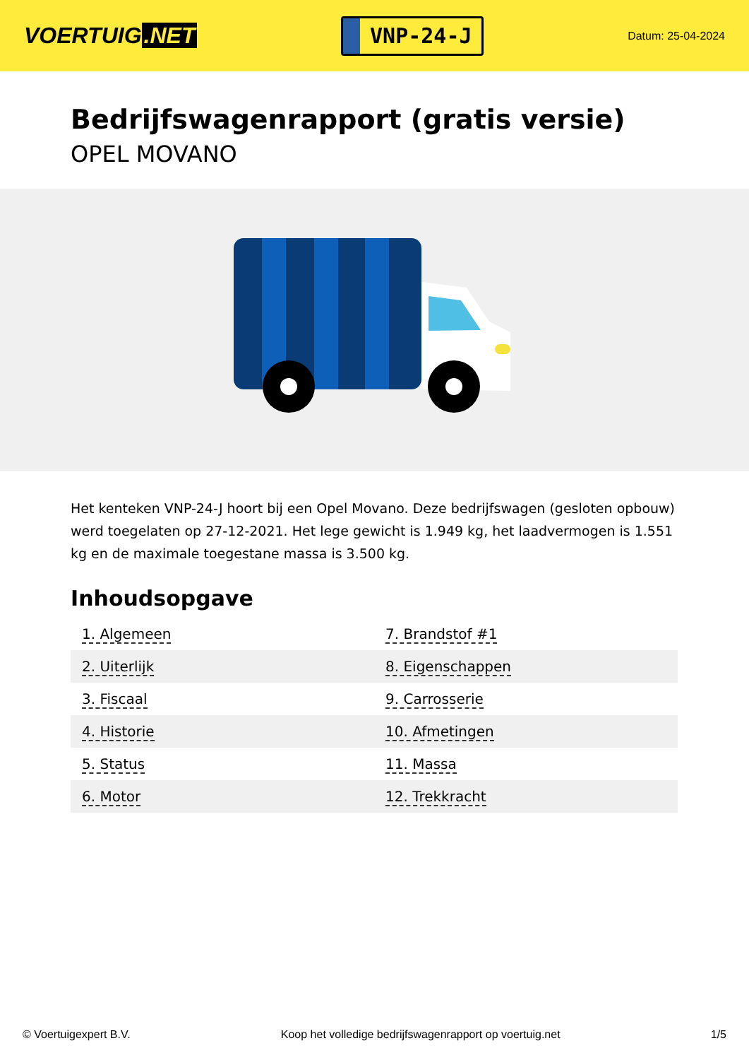VOERTUIG.NET
VNP-24-J
Datum: 25-04-2024
Bedrijfswagenrapport (gratis versie)
OPEL MOVANO
Het kenteken VNP-24-J hoort bij een Opel Movano. Deze bedrijfswagen (gesloten opbouw) werd toegelaten op 27-12-2021. Het lege gewicht is 1.949 kg, het laadvermogen is 1.551 kg en de maximale toegestane massa is 3.500 kg.
Inhoudsopgave
| 1. Algemeen | 7. Brandstof #1 |
| 2. Uiterlijk | 8. Eigenschappen |
| 3. Fiscaal | 9. Carrosserie |
| 4. Historie | 10. Afmetingen |
| 5. Status | 11. Massa |
| 6. Motor | 12. Trekkracht |
© Voertuigexpert B.V. Koop het volledige bedrijfswagenrapport op voertuig.net 1/5